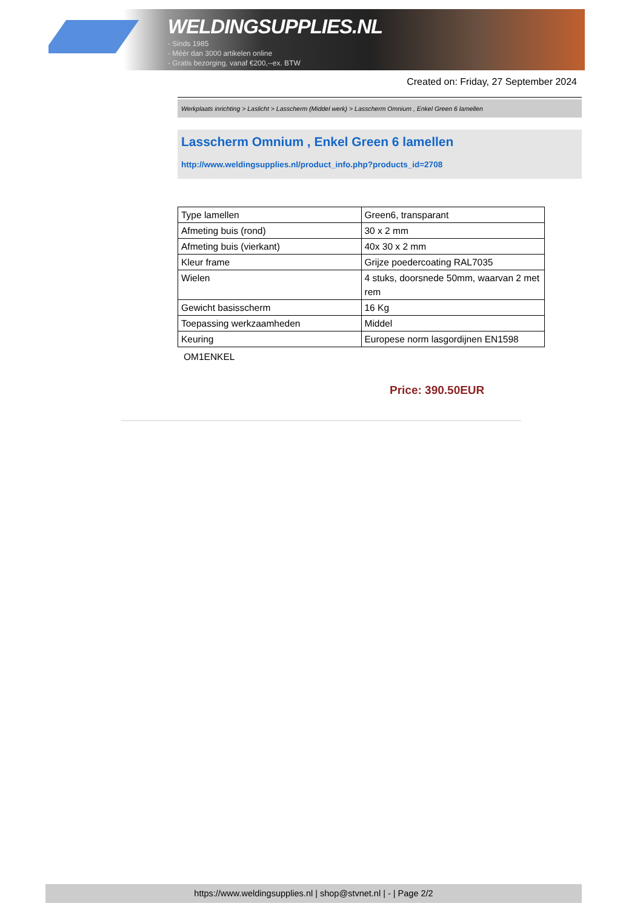WELDINGSUPPLIES.NL
- Sinds 1985
- Méér dan 3000 artikelen online
- Gratis bezorging, vanaf €200,--ex. BTW
Created on: Friday, 27 September 2024
Werkplaats inrichting > Laslicht > Lasscherm (Middel werk) > Lasscherm Omnium , Enkel Green 6 lamellen
Lasscherm Omnium , Enkel Green 6 lamellen
http://www.weldingsupplies.nl/product_info.php?products_id=2708
| Type lamellen | Green6, transparant |
| Afmeting buis (rond) | 30 x 2 mm |
| Afmeting buis (vierkant) | 40x 30 x 2 mm |
| Kleur frame | Grijze poedercoating RAL7035 |
| Wielen | 4 stuks, doorsnede 50mm, waarvan 2 met rem |
| Gewicht basisscherm | 16 Kg |
| Toepassing werkzaamheden | Middel |
| Keuring | Europese norm lasgordijnen EN1598 |
OM1ENKEL
Price: 390.50EUR
https://www.weldingsupplies.nl | shop@stvnet.nl | - | Page 2/2